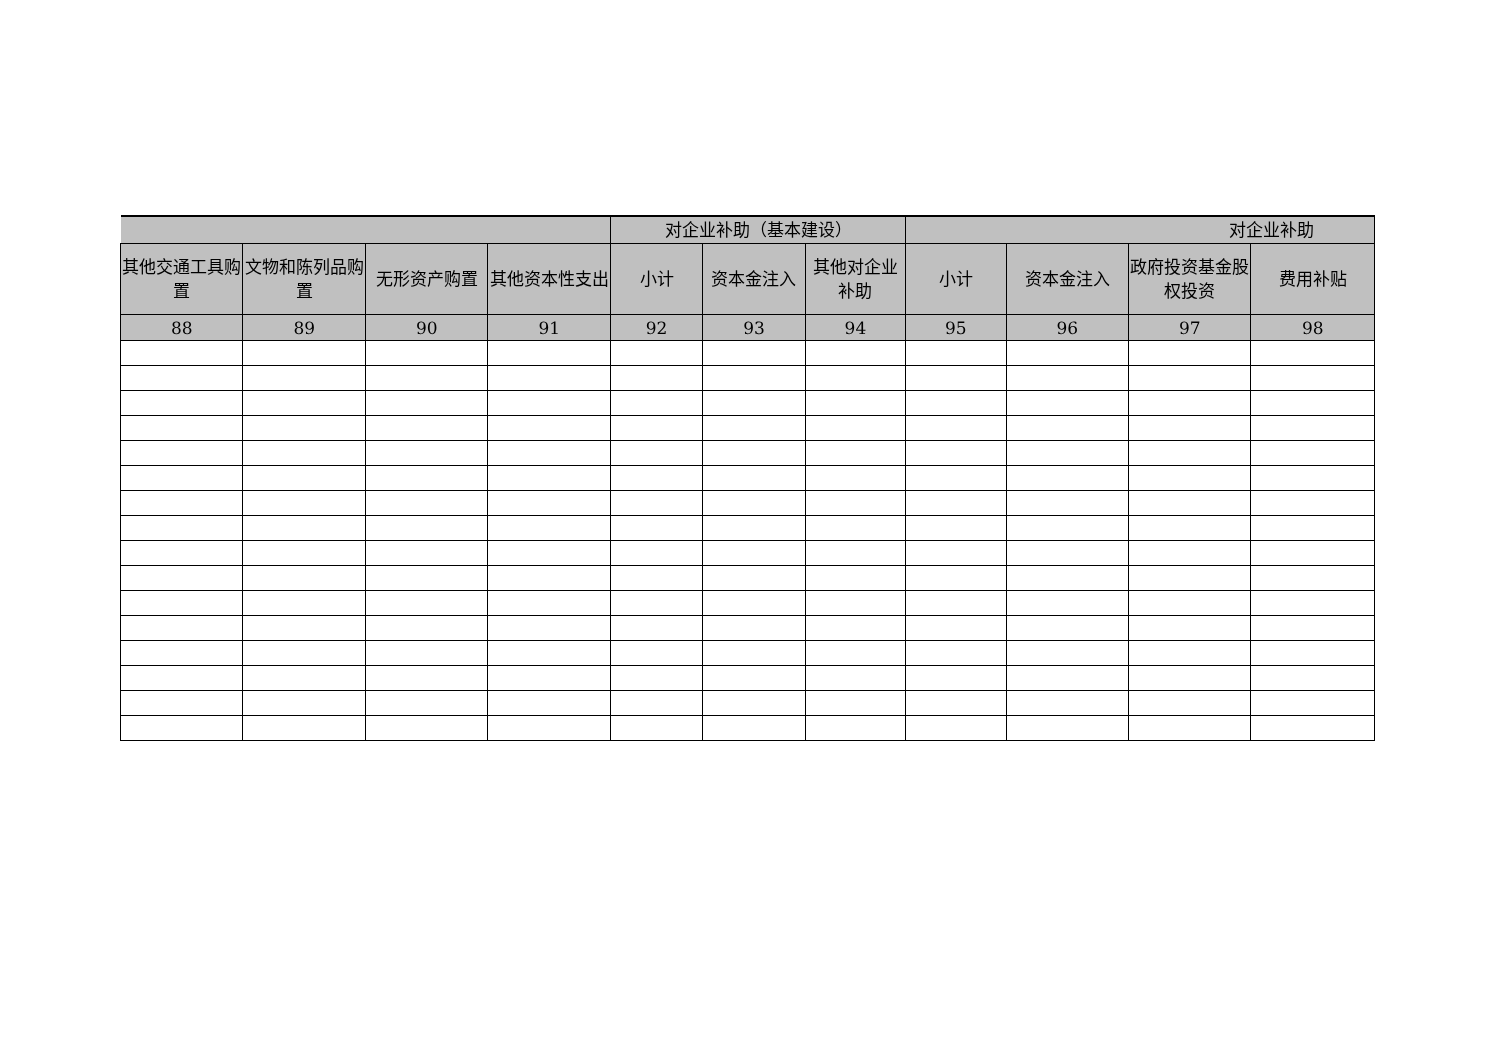| | | | | 对企业补助（基本建设） | | | 对企业补助 | | | |
| --- | --- | --- | --- | --- | --- | --- | --- | --- | --- | --- |
| 其他交通工具购置 | 文物和陈列品购置 | 无形资产购置 | 其他资本性支出 | 小计 | 资本金注入 | 其他对企业补助 | 小计 | 资本金注入 | 政府投资基金股权投资 | 费用补贴 |
| 88 | 89 | 90 | 91 | 92 | 93 | 94 | 95 | 96 | 97 | 98 |